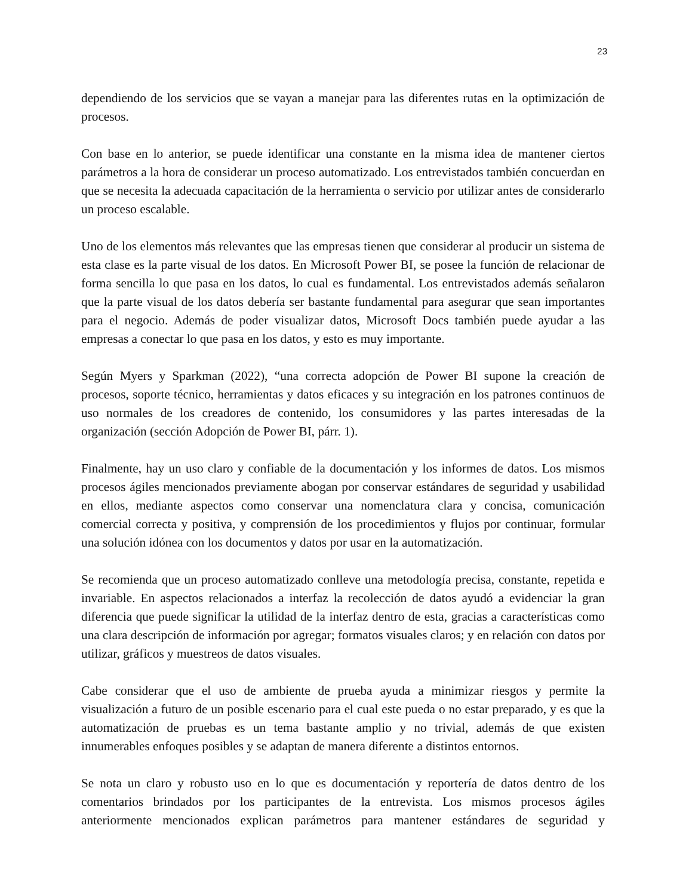23
dependiendo de los servicios que se vayan a manejar para las diferentes rutas en la optimización de procesos.
Con base en lo anterior, se puede identificar una constante en la misma idea de mantener ciertos parámetros a la hora de considerar un proceso automatizado. Los entrevistados también concuerdan en que se necesita la adecuada capacitación de la herramienta o servicio por utilizar antes de considerarlo un proceso escalable.
Uno de los elementos más relevantes que las empresas tienen que considerar al producir un sistema de esta clase es la parte visual de los datos. En Microsoft Power BI, se posee la función de relacionar de forma sencilla lo que pasa en los datos, lo cual es fundamental. Los entrevistados además señalaron que la parte visual de los datos debería ser bastante fundamental para asegurar que sean importantes para el negocio. Además de poder visualizar datos, Microsoft Docs también puede ayudar a las empresas a conectar lo que pasa en los datos, y esto es muy importante.
Según Myers y Sparkman (2022), “una correcta adopción de Power BI supone la creación de procesos, soporte técnico, herramientas y datos eficaces y su integración en los patrones continuos de uso normales de los creadores de contenido, los consumidores y las partes interesadas de la organización (sección Adopción de Power BI, párr. 1).
Finalmente, hay un uso claro y confiable de la documentación y los informes de datos. Los mismos procesos ágiles mencionados previamente abogan por conservar estándares de seguridad y usabilidad en ellos, mediante aspectos como conservar una nomenclatura clara y concisa, comunicación comercial correcta y positiva, y comprensión de los procedimientos y flujos por continuar, formular una solución idónea con los documentos y datos por usar en la automatización.
Se recomienda que un proceso automatizado conlleve una metodología precisa, constante, repetida e invariable. En aspectos relacionados a interfaz la recolección de datos ayudó a evidenciar la gran diferencia que puede significar la utilidad de la interfaz dentro de esta, gracias a características como una clara descripción de información por agregar; formatos visuales claros; y en relación con datos por utilizar, gráficos y muestreos de datos visuales.
Cabe considerar que el uso de ambiente de prueba ayuda a minimizar riesgos y permite la visualización a futuro de un posible escenario para el cual este pueda o no estar preparado, y es que la automatización de pruebas es un tema bastante amplio y no trivial, además de que existen innumerables enfoques posibles y se adaptan de manera diferente a distintos entornos.
Se nota un claro y robusto uso en lo que es documentación y reportería de datos dentro de los comentarios brindados por los participantes de la entrevista. Los mismos procesos ágiles anteriormente mencionados explican parámetros para mantener estándares de seguridad y